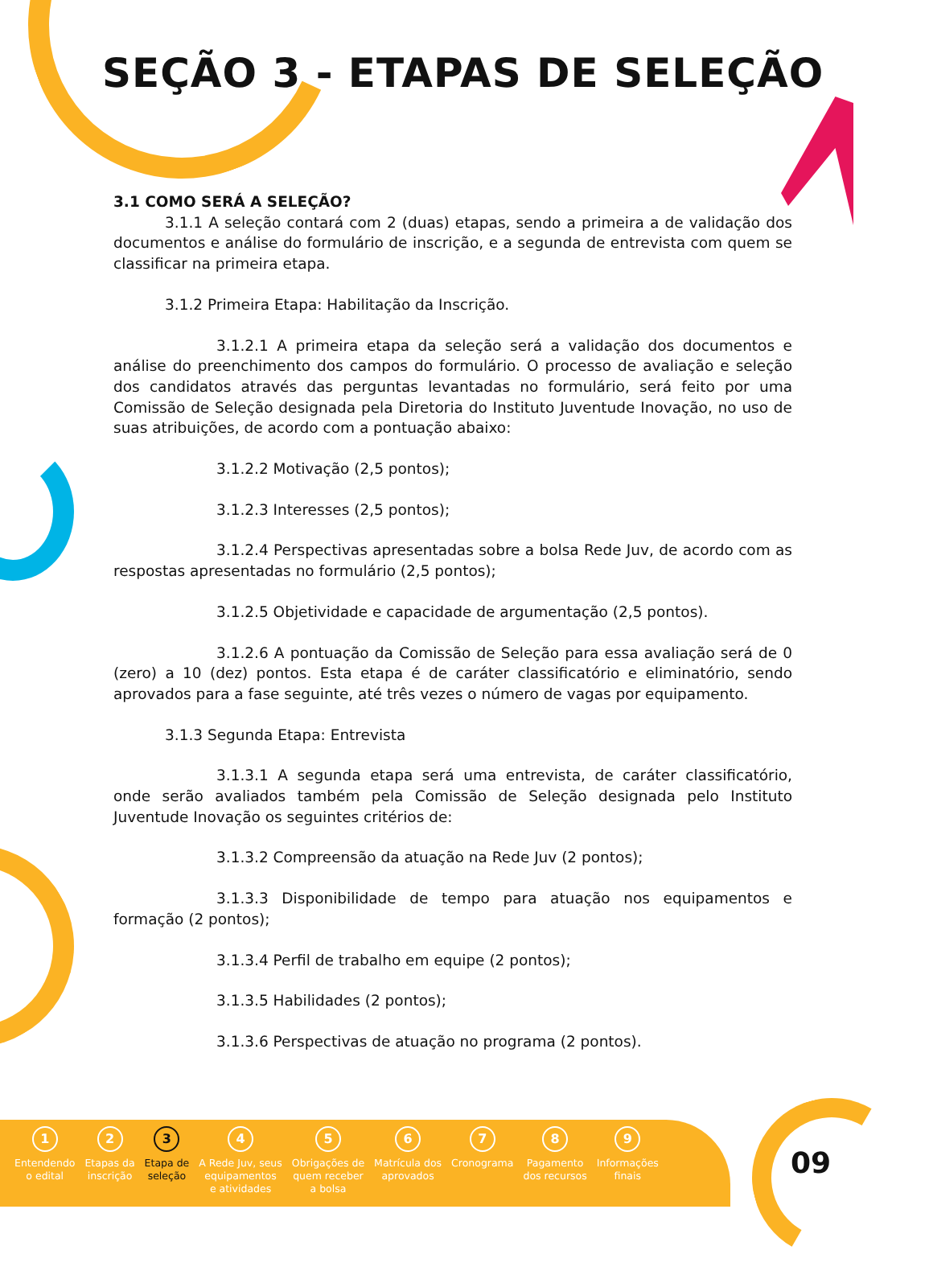SEÇÃO 3 - ETAPAS DE SELEÇÃO
3.1 COMO SERÁ A SELEÇÃO?
3.1.1 A seleção contará com 2 (duas) etapas, sendo a primeira a de validação dos documentos e análise do formulário de inscrição, e a segunda de entrevista com quem se classificar na primeira etapa.
3.1.2 Primeira Etapa: Habilitação da Inscrição.
3.1.2.1 A primeira etapa da seleção será a validação dos documentos e análise do preenchimento dos campos do formulário. O processo de avaliação e seleção dos candidatos através das perguntas levantadas no formulário, será feito por uma Comissão de Seleção designada pela Diretoria do Instituto Juventude Inovação, no uso de suas atribuições, de acordo com a pontuação abaixo:
3.1.2.2 Motivação (2,5 pontos);
3.1.2.3 Interesses (2,5 pontos);
3.1.2.4 Perspectivas apresentadas sobre a bolsa Rede Juv, de acordo com as respostas apresentadas no formulário (2,5 pontos);
3.1.2.5 Objetividade e capacidade de argumentação (2,5 pontos).
3.1.2.6 A pontuação da Comissão de Seleção para essa avaliação será de 0 (zero) a 10 (dez) pontos. Esta etapa é de caráter classificatório e eliminatório, sendo aprovados para a fase seguinte, até três vezes o número de vagas por equipamento.
3.1.3 Segunda Etapa: Entrevista
3.1.3.1 A segunda etapa será uma entrevista, de caráter classificatório, onde serão avaliados também pela Comissão de Seleção designada pelo Instituto Juventude Inovação os seguintes critérios de:
3.1.3.2 Compreensão da atuação na Rede Juv (2 pontos);
3.1.3.3 Disponibilidade de tempo para atuação nos equipamentos e formação (2 pontos);
3.1.3.4 Perfil de trabalho em equipe (2 pontos);
3.1.3.5 Habilidades (2 pontos);
3.1.3.6 Perspectivas de atuação no programa (2 pontos).
1
Entendendo
o edital
2
Etapas da
inscrição
3
Etapa de
seleção
4
A Rede Juv, seus
equipamentos
e atividades
5
Obrigações de
quem receber
a bolsa
6
Matrícula dos
aprovados
7
Cronograma
8
Pagamento
dos recursos
9
Informações
finais
09